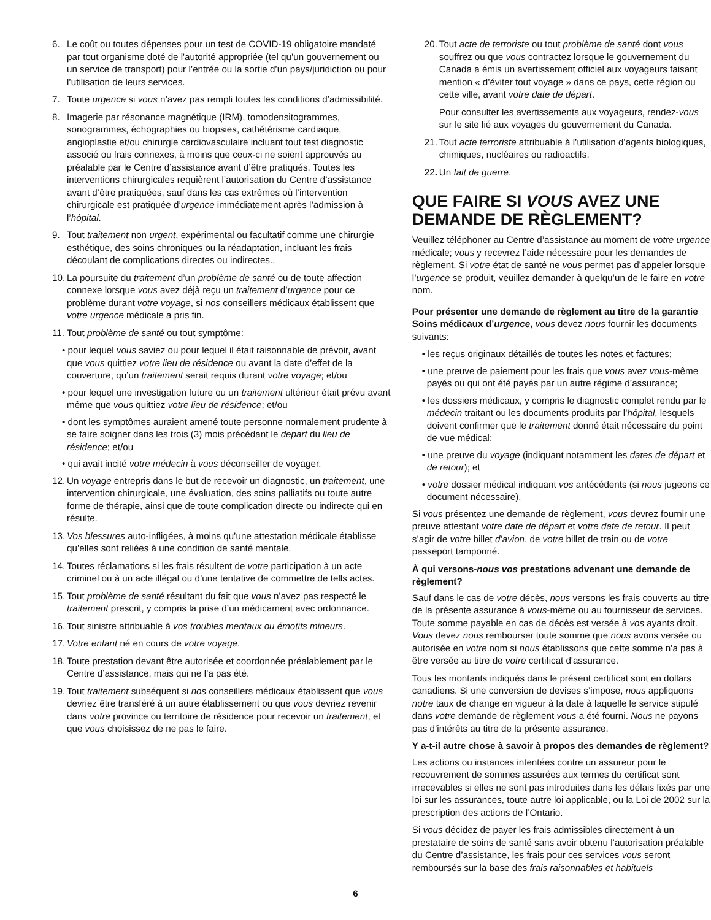6. Le coût ou toutes dépenses pour un test de COVID-19 obligatoire mandaté par tout organisme doté de l'autorité appropriée (tel qu’un gouvernement ou un service de transport) pour l’entrée ou la sortie d’un pays/juridiction ou pour l’utilisation de leurs services.
7. Toute urgence si vous n’avez pas rempli toutes les conditions d’admissibilité.
8. Imagerie par résonance magnétique (IRM), tomodensitogrammes, sonogrammes, échographies ou biopsies, cathétérisme cardiaque, angioplastie et/ou chirurgie cardiovasculaire incluant tout test diagnostic associé ou frais connexes, à moins que ceux-ci ne soient approuvés au préalable par le Centre d’assistance avant d’être pratiqués. Toutes les interventions chirurgicales requièrent l’autorisation du Centre d’assistance avant d’être pratiquées, sauf dans les cas extrêmes où l’intervention chirurgicale est pratiquée d’urgence immédiatement après l’admission à l’hôpital.
9. Tout traitement non urgent, expérimental ou facultatif comme une chirurgie esthétique, des soins chroniques ou la réadaptation, incluant les frais découlant de complications directes ou indirectes..
10. La poursuite du traitement d’un problème de santé ou de toute affection connexe lorsque vous avez déjà reçu un traitement d’urgence pour ce problème durant votre voyage, si nos conseillers médicaux établissent que votre urgence médicale a pris fin.
11. Tout problème de santé ou tout symptôme:
• pour lequel vous saviez ou pour lequel il était raisonnable de prévoir, avant que vous quittiez votre lieu de résidence ou avant la date d’effet de la couverture, qu’un traitement serait requis durant votre voyage; et/ou
• pour lequel une investigation future ou un traitement ultérieur était prévu avant même que vous quittiez votre lieu de résidence; et/ou
• dont les symptômes auraient amené toute personne normalement prudente à se faire soigner dans les trois (3) mois précédant le depart du lieu de résidence; et/ou
• qui avait incité votre médecin à vous déconseiller de voyager.
12. Un voyage entrepris dans le but de recevoir un diagnostic, un traitement, une intervention chirurgicale, une évaluation, des soins palliatifs ou toute autre forme de thérapie, ainsi que de toute complication directe ou indirecte qui en résulte.
13. Vos blessures auto-infligées, à moins qu’une attestation médicale établisse qu’elles sont reliées à une condition de santé mentale.
14. Toutes réclamations si les frais résultent de votre participation à un acte criminel ou à un acte illégal ou d’une tentative de commettre de tells actes.
15. Tout problème de santé résultant du fait que vous n’avez pas respecté le traitement prescrit, y compris la prise d’un médicament avec ordonnance.
16. Tout sinistre attribuable à vos troubles mentaux ou émotifs mineurs.
17. Votre enfant né en cours de votre voyage.
18. Toute prestation devant être autorisée et coordonnée préalablement par le Centre d’assistance, mais qui ne l’a pas été.
19. Tout traitement subséquent si nos conseillers médicaux établissent que vous devriez être transféré à un autre établissement ou que vous devriez revenir dans votre province ou territoire de résidence pour recevoir un traitement, et que vous choisissez de ne pas le faire.
20. Tout acte de terroriste ou tout problème de santé dont vous souffrez ou que vous contractez lorsque le gouvernement du Canada a émis un avertissement officiel aux voyageurs faisant mention « d’éviter tout voyage » dans ce pays, cette région ou cette ville, avant votre date de départ.
Pour consulter les avertissements aux voyageurs, rendez-vous sur le site lié aux voyages du gouvernement du Canada.
21. Tout acte terroriste attribuable à l’utilisation d’agents biologiques, chimiques, nucléaires ou radioactifs.
22. Un fait de guerre.
QUE FAIRE SI VOUS AVEZ UNE DEMANDE DE RÈGLEMENT?
Veuillez téléphoner au Centre d’assistance au moment de votre urgence médicale; vous y recevrez l’aide nécessaire pour les demandes de règlement. Si votre état de santé ne vous permet pas d’appeler lorsque l’urgence se produit, veuillez demander à quelqu’un de le faire en votre nom.
Pour présenter une demande de règlement au titre de la garantie Soins médicaux d’urgence, vous devez nous fournir les documents suivants:
• les reçus originaux détaillés de toutes les notes et factures;
• une preuve de paiement pour les frais que vous avez vous-même payés ou qui ont été payés par un autre régime d’assurance;
• les dossiers médicaux, y compris le diagnostic complet rendu par le médecin traitant ou les documents produits par l’hôpital, lesquels doivent confirmer que le traitement donné était nécessaire du point de vue médical;
• une preuve du voyage (indiquant notamment les dates de départ et de retour); et
• votre dossier médical indiquant vos antécédents (si nous jugeons ce document nécessaire).
Si vous présentez une demande de règlement, vous devrez fournir une preuve attestant votre date de départ et votre date de retour. Il peut s’agir de votre billet d’avion, de votre billet de train ou de votre passeport tamponné.
À qui versons-nous vos prestations advenant une demande de règlement?
Sauf dans le cas de votre décès, nous versons les frais couverts au titre de la présente assurance à vous-même ou au fournisseur de services. Toute somme payable en cas de décès est versée à vos ayants droit. Vous devez nous rembourser toute somme que nous avons versée ou autorisée en votre nom si nous établissons que cette somme n’a pas à être versée au titre de votre certificat d'assurance.
Tous les montants indiqués dans le présent certificat sont en dollars canadiens. Si une conversion de devises s’impose, nous appliquons notre taux de change en vigueur à la date à laquelle le service stipulé dans votre demande de règlement vous a été fourni. Nous ne payons pas d’intérêts au titre de la présente assurance.
Y a-t-il autre chose à savoir à propos des demandes de règlement?
Les actions ou instances intentées contre un assureur pour le recouvrement de sommes assurées aux termes du certificat sont irrecevables si elles ne sont pas introduites dans les délais fixés par une loi sur les assurances, toute autre loi applicable, ou la Loi de 2002 sur la prescription des actions de l’Ontario.
Si vous décidez de payer les frais admissibles directement à un prestataire de soins de santé sans avoir obtenu l’autorisation préalable du Centre d’assistance, les frais pour ces services vous seront remboursés sur la base des frais raisonnables et habituels
6